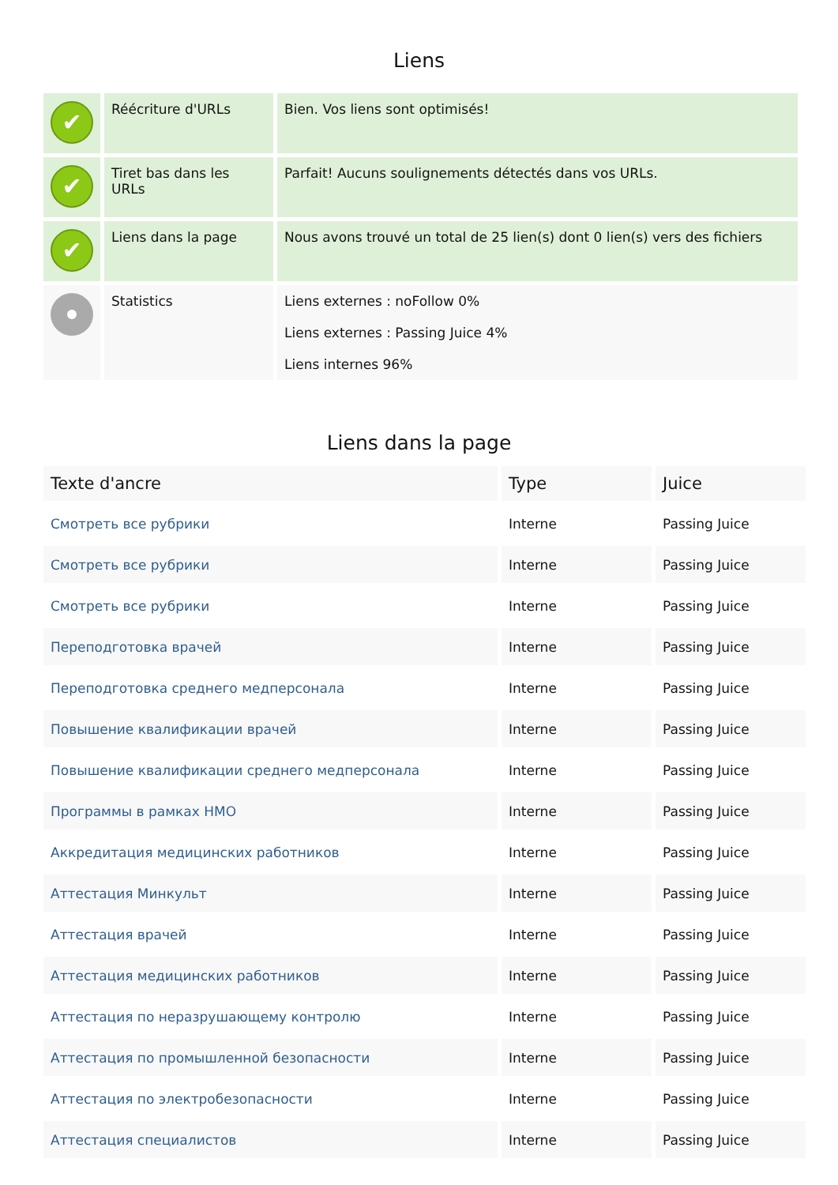Liens
| ✔ | Réécriture d'URLs | Bien. Vos liens sont optimisés! |
| ✔ | Tiret bas dans les URLs | Parfait! Aucuns soulignements détectés dans vos URLs. |
| ✔ | Liens dans la page | Nous avons trouvé un total de 25 lien(s) dont 0 lien(s) vers des fichiers |
| | Statistics | Liens externes : noFollow 0% Liens externes : Passing Juice 4% Liens internes 96% |
Liens dans la page
| Texte d'ancre | Type | Juice |
| --- | --- | --- |
| Смотреть все рубрики | Interne | Passing Juice |
| Смотреть все рубрики | Interne | Passing Juice |
| Смотреть все рубрики | Interne | Passing Juice |
| Переподготовка врачей | Interne | Passing Juice |
| Переподготовка среднего медперсонала | Interne | Passing Juice |
| Повышение квалификации врачей | Interne | Passing Juice |
| Повышение квалификации среднего медперсонала | Interne | Passing Juice |
| Программы в рамках НМО | Interne | Passing Juice |
| Аккредитация медицинских работников | Interne | Passing Juice |
| Аттестация Минкульт | Interne | Passing Juice |
| Аттестация врачей | Interne | Passing Juice |
| Аттестация медицинских работников | Interne | Passing Juice |
| Аттестация по неразрушающему контролю | Interne | Passing Juice |
| Аттестация по промышленной безопасности | Interne | Passing Juice |
| Аттестация по электробезопасности | Interne | Passing Juice |
| Аттестация специалистов | Interne | Passing Juice |